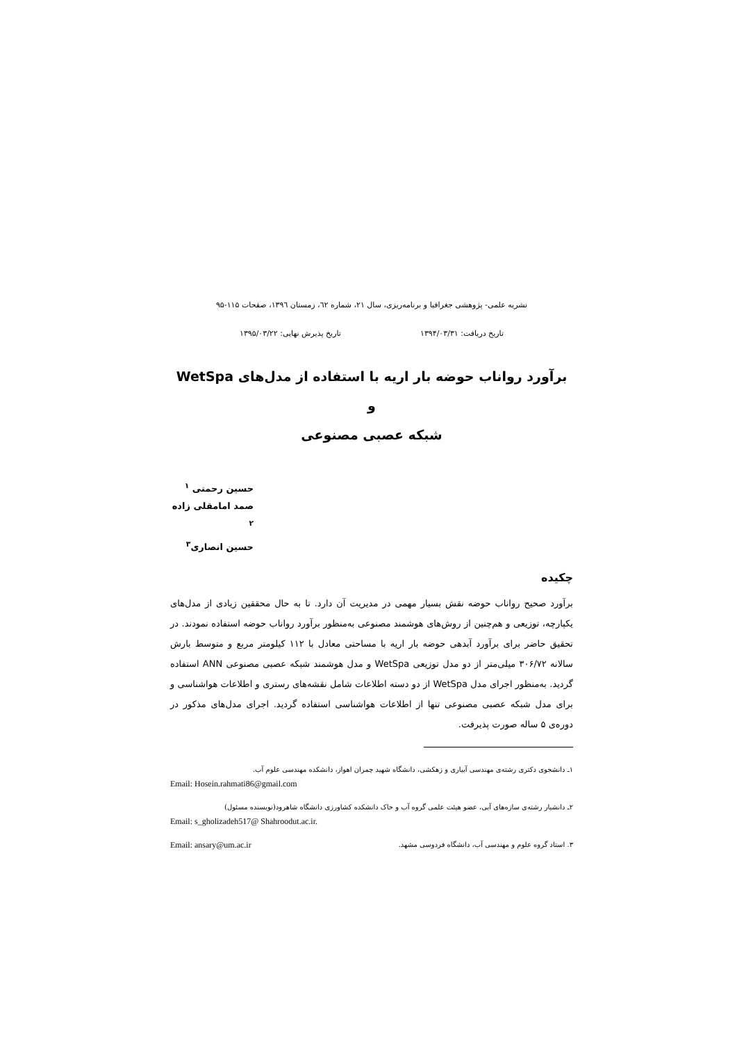نشریه علمی- پژوهشی جغرافیا و برنامه‌ریزی، سال ۲۱، شماره ٦۲، زمستان ۱۳۹٦، صفحات ۱۱۵-۹۵
تاریخ دریافت: ۱۳۹۴/۰۳/۳۱ تاریخ پذیرش نهایی: ۱۳۹۵/۰۳/۲۲
برآورد رواناب حوضه بار اریه با استفاده از مدل‌های WetSpa و
شبکه عصبی مصنوعی
حسین رحمتی <sup>۱</sup>
صمد امامقلی زاده <sup>۲</sup>
حسین انصاری<sup>۳</sup>
چکیده
برآورد صحیح رواناب حوضه نقش بسیار مهمی در مدیریت آن دارد. تا به حال محققین زیادی از مدل‌های یکپارچه، توزیعی و هم‌چنین از روش‌های هوشمند مصنوعی به‌منظور برآورد رواناب حوضه استفاده نمودند. در تحقیق حاضر برای برآورد آبدهی حوضه بار اریه با مساحتی معادل با ۱۱۲ کیلومتر مربع و متوسط بارش سالانه ۳۰۶/۷۲ میلی‌متر از دو مدل توزیعی WetSpa و مدل هوشمند شبکه عصبی مصنوعی ANN استفاده گردید. به‌منظور اجرای مدل WetSpa از دو دسته اطلاعات شامل نقشه‌های رستری و اطلاعات هواشناسی و برای مدل شبکه عصبی مصنوعی تنها از اطلاعات هواشناسی استفاده گردید. اجرای مدل‌های مذکور در دوره‌ی ۵ ساله صورت پذیرفت.
۱ـ دانشجوی دکتری رشته‌ی مهندسی آبیاری و زهکشی، دانشگاه شهید چمران اهواز، دانشکده مهندسی علوم آب.
Email: Hosein.rahmati86@gmail.com
۲ـ دانشیار رشته‌ی سازه‌های آبی، عضو هیئت علمی گروه آب و خاک دانشکده کشاورزی دانشگاه شاهرود(نویسنده مسئول)
Email: s_gholizadeh517@ Shahroodut.ac.ir.
۳. استاد گروه علوم و مهندسی آب، دانشگاه فردوسی مشهد. Email: ansary@um.ac.ir